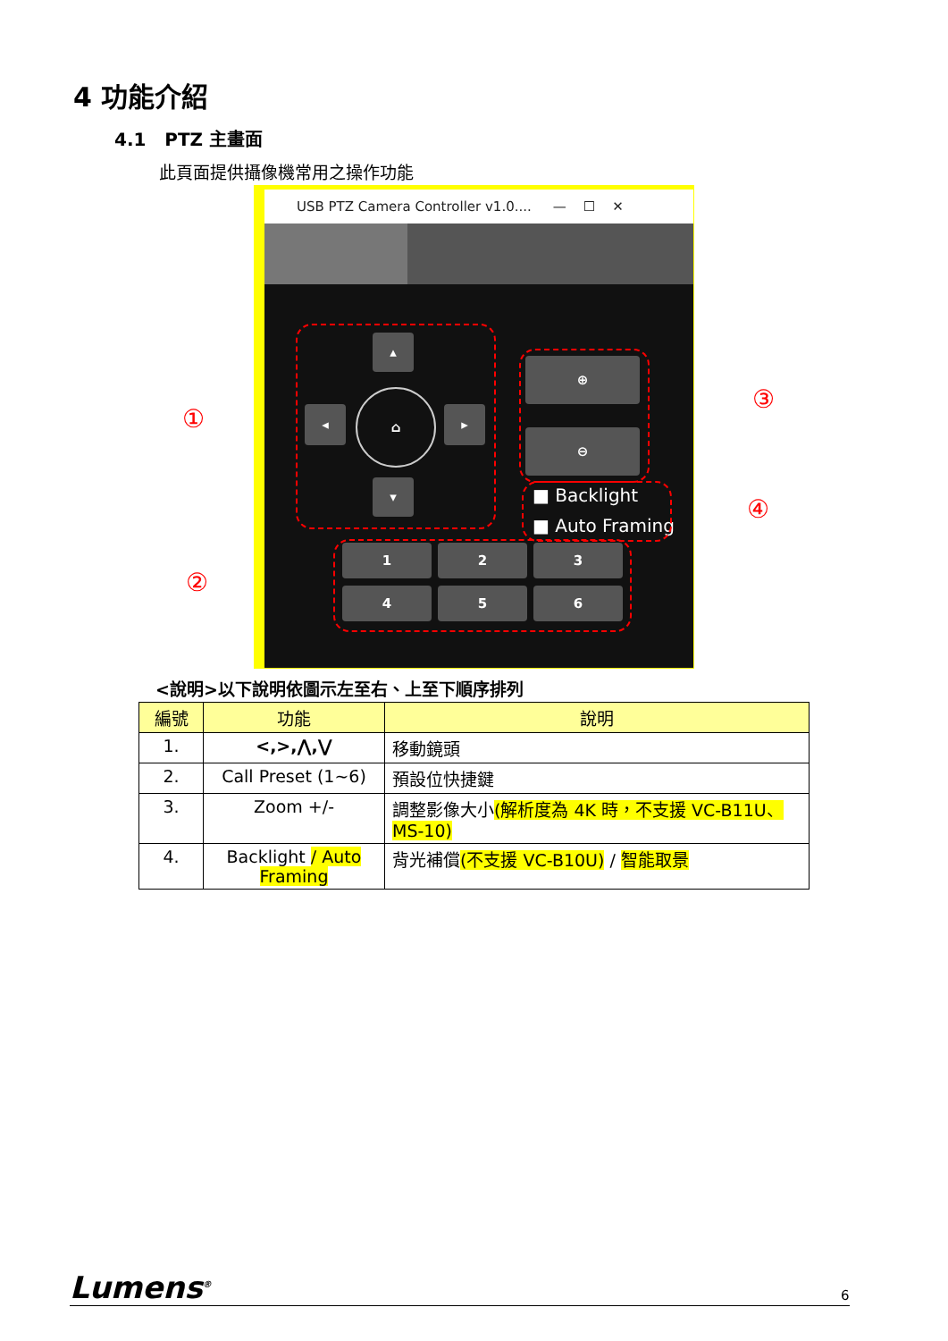4 功能介紹
4.1 PTZ 主畫面
此頁面提供攝像機常用之操作功能
USB PTZ Camera Controller v1.0.... — ☐ ✕
▴
◂ ▸
▾
⌂
⊕
⊖
■ Backlight
■ Auto Framing
1 2 3
4 5 6
①
②
③
④
<說明>以下說明依圖示左至右、上至下順序排列
| 編號 | 功能 | 說明 |
| --- | --- | --- |
| 1. | <,>,⋀,⋁ | 移動鏡頭 |
| 2. | Call Preset (1~6) | 預設位快捷鍵 |
| 3. | Zoom +/- | 調整影像大小 (解析度為 4K 時，不支援 VC-B11U、MS-10) |
| 4. | Backlight / Auto Framing | 背光補償 (不支援 VC-B10U) / 智能取景 |
Lumens<sup>®</sup> 6